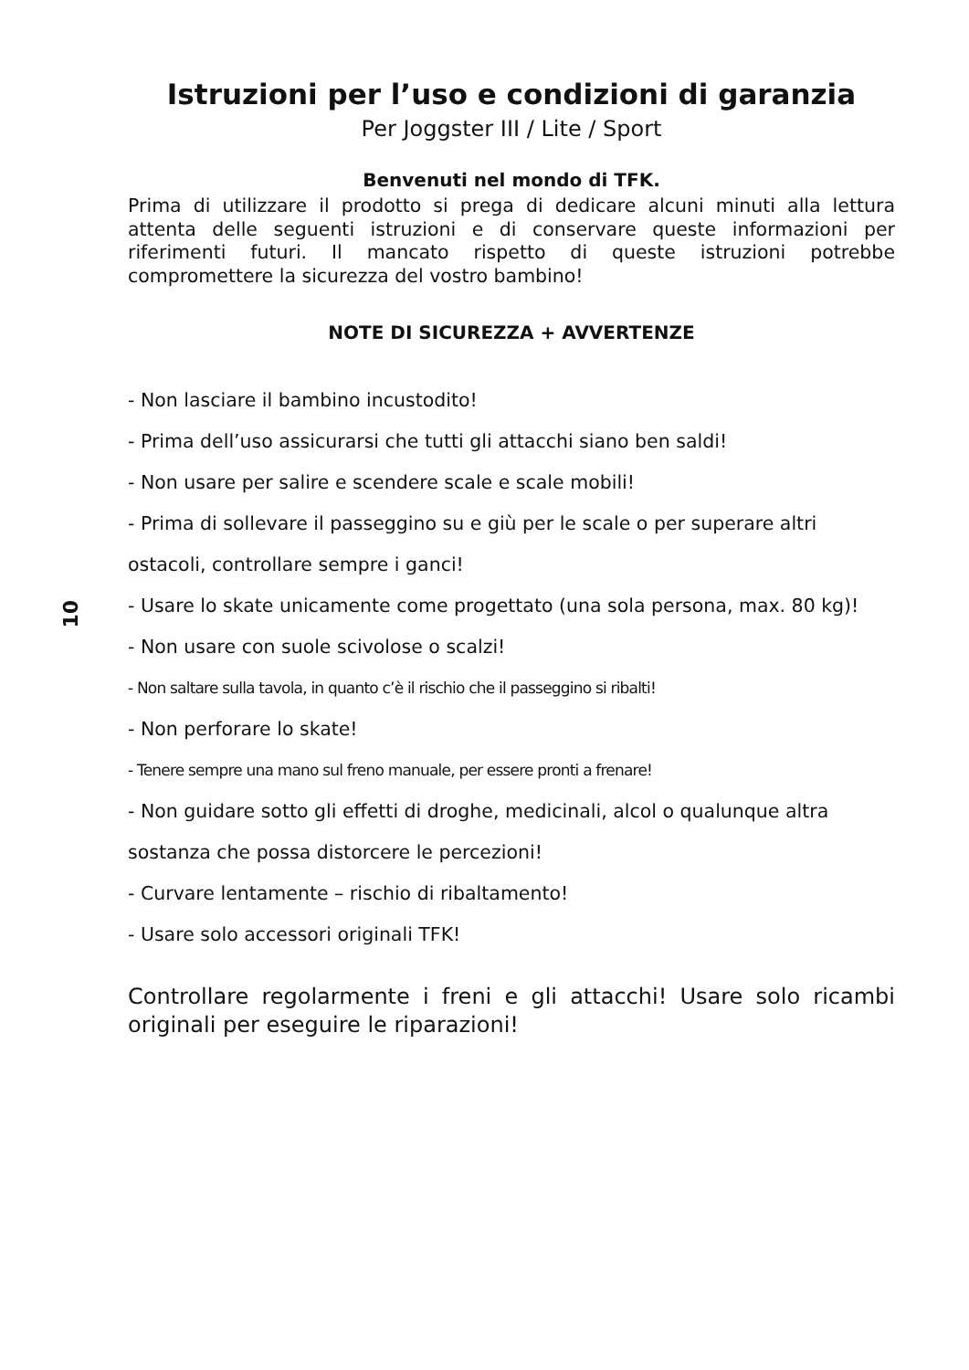10
Istruzioni per l’uso e condizioni di garanzia
Per Joggster III / Lite / Sport
Benvenuti nel mondo di TFK.
Prima di utilizzare il prodotto si prega di dedicare alcuni minuti alla lettura attenta delle seguenti istruzioni e di conservare queste informazioni per riferimenti futuri. Il mancato rispetto di queste istruzioni potrebbe compromettere la sicurezza del vostro bambino!
NOTE DI SICUREZZA + AVVERTENZE
- Non lasciare il bambino incustodito!
- Prima dell’uso assicurarsi che tutti gli attacchi siano ben saldi!
- Non usare per salire e scendere scale e scale mobili!
- Prima di sollevare il passeggino su e giù per le scale o per superare altri ostacoli, controllare sempre i ganci!
- Usare lo skate unicamente come progettato (una sola persona, max. 80 kg)!
- Non usare con suole scivolose o scalzi!
- Non saltare sulla tavola, in quanto c’è il rischio che il passeggino si ribalti!
- Non perforare lo skate!
- Tenere sempre una mano sul freno manuale, per essere pronti a frenare!
- Non guidare sotto gli effetti di droghe, medicinali, alcol o qualunque altra sostanza che possa distorcere le percezioni!
- Curvare lentamente – rischio di ribaltamento!
- Usare solo accessori originali TFK!
Controllare regolarmente i freni e gli attacchi! Usare solo ricambi originali per eseguire le riparazioni!